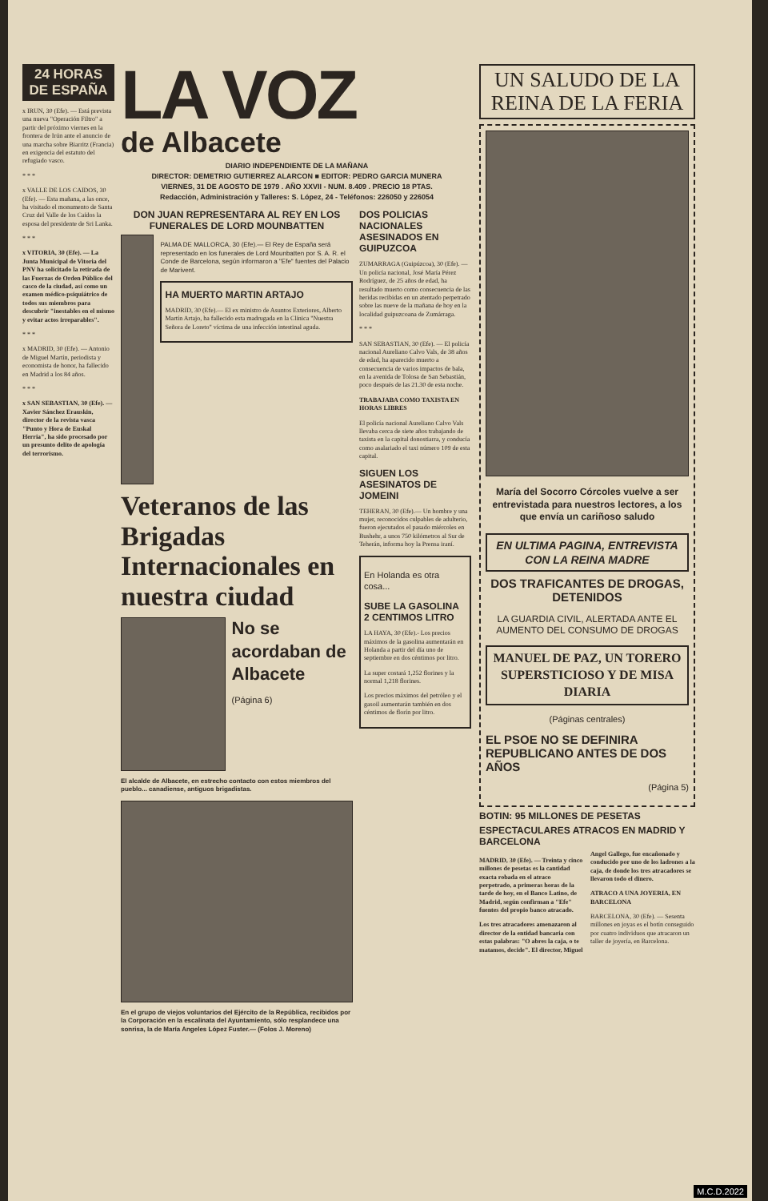24 HORAS
DE ESPAÑA
x IRUN, 30 (Efe). — Está prevista una nueva "Operación Filtro" a partir del próximo viernes en la frontera de Irún ante el anuncio de una marcha sobre Biarritz (Francia) en exigencia del estatuto del refugiado vasco.
* * *
x VALLE DE LOS CAIDOS, 30 (Efe). — Esta mañana, a las once, ha visitado el monumento de Santa Cruz del Valle de los Caídos la esposa del presidente de Sri Lanka.
* * *
x VITORIA, 30 (Efe). — La Junta Municipal de Vitoria del PNV ha solicitado la retirada de las Fuerzas de Orden Público del casco de la ciudad, así como un examen médico-psiquiátrico de todos sus miembros para descubrir "inestables en el mismo y evitar actos irreparables".
* * *
x MADRID, 30 (Efe). — Antonio de Miguel Martín, periodista y economista de honor, ha fallecido en Madrid a los 84 años.
* * *
x SAN SEBASTIAN, 30 (Efe). — Xavier Sánchez Erauskin, director de la revista vasca "Punto y Hora de Euskal Herria", ha sido procesado por un presunto delito de apología del terrorismo.
LA VOZ
de Albacete
DIARIO INDEPENDIENTE DE LA MAÑANA
DIRECTOR: DEMETRIO GUTIERREZ ALARCON ■ EDITOR: PEDRO GARCIA MUNERA
VIERNES, 31 DE AGOSTO DE 1979 . AÑO XXVII - NUM. 8.409 . PRECIO 18 PTAS.
Redacción, Administración y Talleres: S. López, 24 - Teléfonos: 226050 y 226054
DON JUAN REPRESENTARA AL REY EN LOS FUNERALES DE LORD MOUNBATTEN
PALMA DE MALLORCA, 30 (Efe).— El Rey de España será representado en los funerales de Lord Mounbatten por S. A. R. el Conde de Barcelona, según informaron a "Efe" fuentes del Palacio de Marivent.
HA MUERTO MARTIN ARTAJO
MADRID, 30 (Efe).— El ex ministro de Asuntos Exteriores, Alberto Martín Artajo, ha fallecido esta madrugada en la Clínica "Nuestra Señora de Loreto" víctima de una infección intestinal aguda.
Veteranos de las Brigadas Internacionales en nuestra ciudad
No se acordaban de Albacete
(Página 6)
El alcalde de Albacete, en estrecho contacto con estos miembros del pueblo... canadiense, antiguos brigadistas.
En el grupo de viejos voluntarios del Ejército de la República, recibidos por la Corporación en la escalinata del Ayuntamiento, sólo resplandece una sonrisa, la de María Angeles López Fuster.— (Folos J. Moreno)
DOS POLICIAS NACIONALES ASESINADOS EN GUIPUZCOA
ZUMARRAGA (Guipúzcoa), 30 (Efe). — Un policía nacional, José María Pérez Rodríguez, de 25 años de edad, ha resultado muerto como consecuencia de las heridas recibidas en un atentado perpetrado sobre las nueve de la mañana de hoy en la localidad guipuzcoana de Zumárraga.
* * *
SAN SEBASTIAN, 30 (Efe). — El policía nacional Aureliano Calvo Vals, de 38 años de edad, ha aparecido muerto a consecuencia de varios impactos de bala, en la avenida de Tolosa de San Sebastián, poco después de las 21.30 de esta noche.
TRABAJABA COMO TAXISTA EN HORAS LIBRES
El policía nacional Aureliano Calvo Vals llevaba cerca de siete años trabajando de taxista en la capital donostiarra, y conducía como asalariado el taxi número 109 de esta capital.
SIGUEN LOS ASESINATOS DE JOMEINI
TEHERAN, 30 (Efe).— Un hombre y una mujer, reconocidos culpables de adulterio, fueron ejecutados el pasado miércoles en Bushehr, a unos 750 kilómetros al Sur de Teherán, informa hoy la Prensa iraní.
En Holanda es otra cosa...
SUBE LA GASOLINA 2 CENTIMOS LITRO
LA HAYA, 30 (Efe).- Los precios máximos de la gasolina aumentarán en Holanda a partir del día uno de septiembre en dos céntimos por litro.
La super costará 1,252 florines y la normal 1,218 florines.
Los precios máximos del petróleo y el gasoil aumentarán también en dos céntimos de florín por litro.
UN SALUDO DE LA REINA DE LA FERIA
María del Socorro Córcoles vuelve a ser entrevistada para nuestros lectores, a los que envía un cariñoso saludo
EN ULTIMA PAGINA, ENTREVISTA CON LA REINA MADRE
DOS TRAFICANTES DE DROGAS, DETENIDOS
LA GUARDIA CIVIL, ALERTADA ANTE EL AUMENTO DEL CONSUMO DE DROGAS
MANUEL DE PAZ, UN TORERO SUPERSTICIOSO Y DE MISA DIARIA
(Páginas centrales)
EL PSOE NO SE DEFINIRA REPUBLICANO ANTES DE DOS AÑOS
(Página 5)
BOTIN: 95 MILLONES DE PESETAS
ESPECTACULARES ATRACOS EN MADRID Y BARCELONA
MADRID, 30 (Efe). — Treinta y cinco millones de pesetas es la cantidad exacta robada en el atraco perpetrado, a primeras horas de la tarde de hoy, en el Banco Latino, de Madrid, según confirman a "Efe" fuentes del propio banco atracado.
Los tres atracadores amenazaron al director de la entidad bancaria con estas palabras: "O abres la caja, o te matamos, decide". El director, Miguel Angel Gallego, fue encañonado y conducido por uno de los ladrones a la caja, de donde los tres atracadores se llevaron todo el dinero.
ATRACO A UNA JOYERIA, EN BARCELONA
BARCELONA, 30 (Efe). — Sesenta millones en joyas es el botín conseguido por cuatro individuos que atracaron un taller de joyería, en Barcelona.
M.C.D.2022